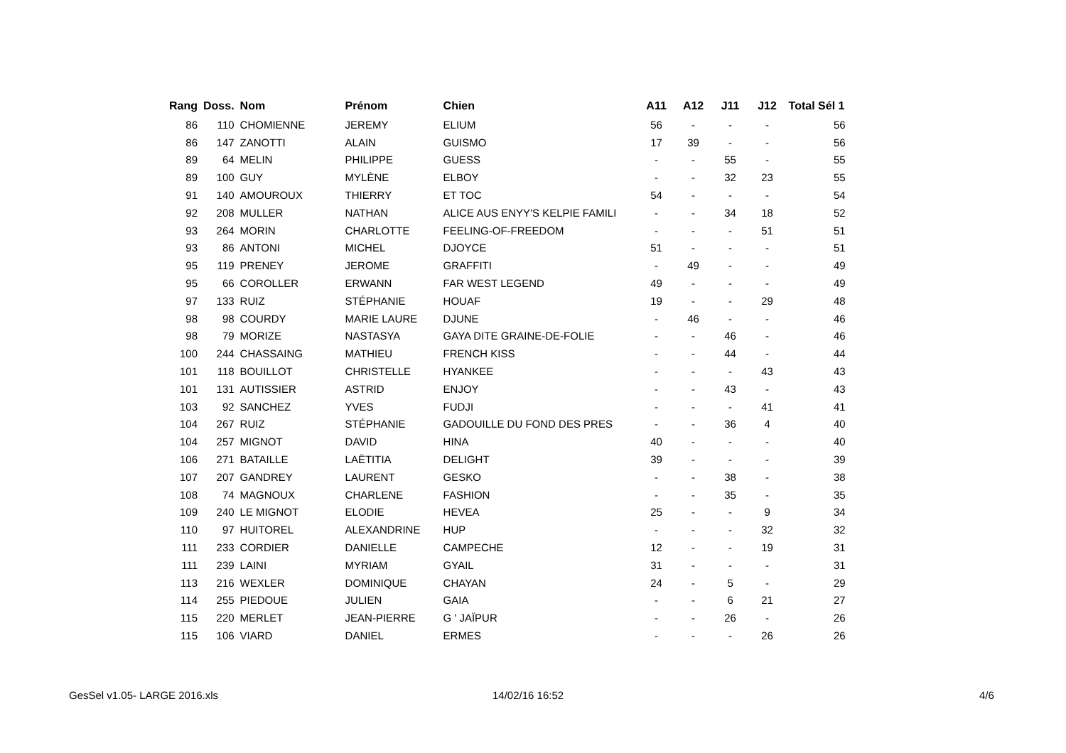| Rang | Doss. | Nom | Prénom | Chien | A11 | A12 | J11 | J12 | Total Sél 1 |
| --- | --- | --- | --- | --- | --- | --- | --- | --- | --- |
| 86 | 110 | CHOMIENNE | JEREMY | ELIUM | 56 | - | - | - | 56 |
| 86 | 147 | ZANOTTI | ALAIN | GUISMO | 17 | 39 | - | - | 56 |
| 89 | 64 | MELIN | PHILIPPE | GUESS | - | - | 55 | - | 55 |
| 89 | 100 | GUY | MYLÈNE | ELBOY | - | - | 32 | 23 | 55 |
| 91 | 140 | AMOUROUX | THIERRY | ET TOC | 54 | - | - | - | 54 |
| 92 | 208 | MULLER | NATHAN | ALICE AUS ENYY'S KELPIE FAMILI | - | - | 34 | 18 | 52 |
| 93 | 264 | MORIN | CHARLOTTE | FEELING-OF-FREEDOM | - | - | - | 51 | 51 |
| 93 | 86 | ANTONI | MICHEL | DJOYCE | 51 | - | - | - | 51 |
| 95 | 119 | PRENEY | JEROME | GRAFFITI | - | 49 | - | - | 49 |
| 95 | 66 | COROLLER | ERWANN | FAR WEST LEGEND | 49 | - | - | - | 49 |
| 97 | 133 | RUIZ | STÉPHANIE | HOUAF | 19 | - | - | 29 | 48 |
| 98 | 98 | COURDY | MARIE LAURE | DJUNE | - | 46 | - | - | 46 |
| 98 | 79 | MORIZE | NASTASYA | GAYA DITE GRAINE-DE-FOLIE | - | - | 46 | - | 46 |
| 100 | 244 | CHASSAING | MATHIEU | FRENCH KISS | - | - | 44 | - | 44 |
| 101 | 118 | BOUILLOT | CHRISTELLE | HYANKEE | - | - | - | 43 | 43 |
| 101 | 131 | AUTISSIER | ASTRID | ENJOY | - | - | 43 | - | 43 |
| 103 | 92 | SANCHEZ | YVES | FUDJI | - | - | - | 41 | 41 |
| 104 | 267 | RUIZ | STÉPHANIE | GADOUILLE DU FOND DES PRES | - | - | 36 | 4 | 40 |
| 104 | 257 | MIGNOT | DAVID | HINA | 40 | - | - | - | 40 |
| 106 | 271 | BATAILLE | LAËTITIA | DELIGHT | 39 | - | - | - | 39 |
| 107 | 207 | GANDREY | LAURENT | GESKO | - | - | 38 | - | 38 |
| 108 | 74 | MAGNOUX | CHARLENE | FASHION | - | - | 35 | - | 35 |
| 109 | 240 | LE MIGNOT | ELODIE | HEVEA | 25 | - | - | 9 | 34 |
| 110 | 97 | HUITOREL | ALEXANDRINE | HUP | - | - | - | 32 | 32 |
| 111 | 233 | CORDIER | DANIELLE | CAMPECHE | 12 | - | - | 19 | 31 |
| 111 | 239 | LAINI | MYRIAM | GYAIL | 31 | - | - | - | 31 |
| 113 | 216 | WEXLER | DOMINIQUE | CHAYAN | 24 | - | 5 | - | 29 |
| 114 | 255 | PIEDOUE | JULIEN | GAIA | - | - | 6 | 21 | 27 |
| 115 | 220 | MERLET | JEAN-PIERRE | G ' JAÏPUR | - | - | 26 | - | 26 |
| 115 | 106 | VIARD | DANIEL | ERMES | - | - | - | 26 | 26 |
GesSel v1.05- LARGE 2016.xls 14/02/16 16:52 4/6